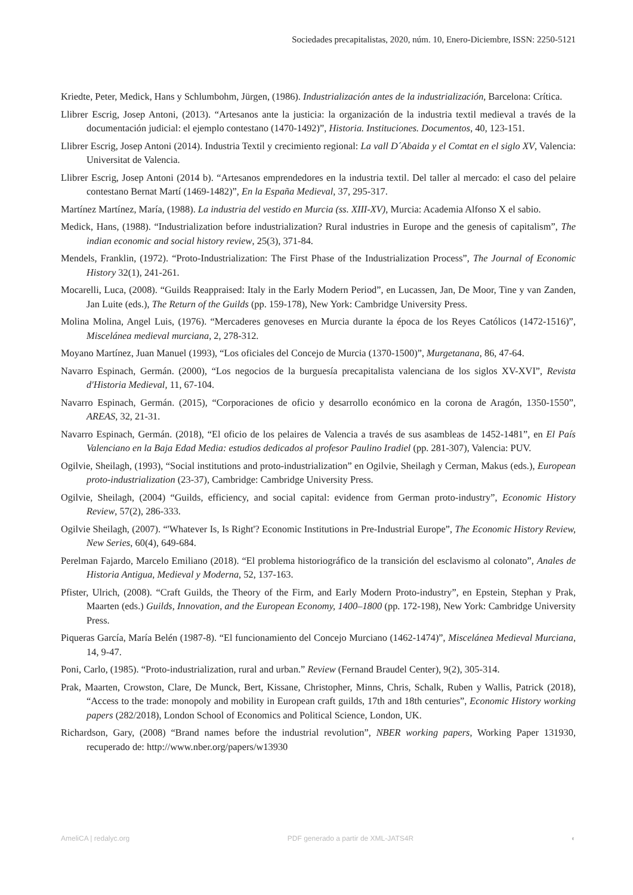Sociedades precapitalistas, 2020, núm. 10, Enero-Diciembre, ISSN: 2250-5121
Kriedte, Peter, Medick, Hans y Schlumbohm, Jürgen, (1986). Industrialización antes de la industrialización, Barcelona: Crítica.
Llibrer Escrig, Josep Antoni, (2013). “Artesanos ante la justicia: la organización de la industria textil medieval a través de la documentación judicial: el ejemplo contestano (1470-1492)”, Historia. Instituciones. Documentos, 40, 123-151.
Llibrer Escrig, Josep Antoni (2014). Industria Textil y crecimiento regional: La vall D´Abaida y el Comtat en el siglo XV, Valencia: Universitat de Valencia.
Llibrer Escrig, Josep Antoni (2014 b). “Artesanos emprendedores en la industria textil. Del taller al mercado: el caso del pelaire contestano Bernat Martí (1469-1482)”, En la España Medieval, 37, 295-317.
Martínez Martínez, María, (1988). La industria del vestido en Murcia (ss. XIII-XV), Murcia: Academia Alfonso X el sabio.
Medick, Hans, (1988). “Industrialization before industrialization? Rural industries in Europe and the genesis of capitalism”, The indian economic and social history review, 25(3), 371-84.
Mendels, Franklin, (1972). “Proto-Industrialization: The First Phase of the Industrialization Process”, The Journal of Economic History 32(1), 241-261.
Mocarelli, Luca, (2008). “Guilds Reappraised: Italy in the Early Modern Period”, en Lucassen, Jan, De Moor, Tine y van Zanden, Jan Luite (eds.), The Return of the Guilds (pp. 159-178), New York: Cambridge University Press.
Molina Molina, Angel Luis, (1976). “Mercaderes genoveses en Murcia durante la época de los Reyes Católicos (1472-1516)”, Miscelánea medieval murciana, 2, 278-312.
Moyano Martínez, Juan Manuel (1993), “Los oficiales del Concejo de Murcia (1370-1500)”, Murgetanana, 86, 47-64.
Navarro Espinach, Germán. (2000), “Los negocios de la burguesía precapitalista valenciana de los siglos XV-XVI”, Revista d'Historia Medieval, 11, 67-104.
Navarro Espinach, Germán. (2015), “Corporaciones de oficio y desarrollo económico en la corona de Aragón, 1350-1550”, AREAS, 32, 21-31.
Navarro Espinach, Germán. (2018), “El oficio de los pelaires de Valencia a través de sus asambleas de 1452-1481”, en El País Valenciano en la Baja Edad Media: estudios dedicados al profesor Paulino Iradiel (pp. 281-307), Valencia: PUV.
Ogilvie, Sheilagh, (1993), “Social institutions and proto-industrialization” en Ogilvie, Sheilagh y Cerman, Makus (eds.), European proto-industrialization (23-37), Cambridge: Cambridge University Press.
Ogilvie, Sheilagh, (2004) “Guilds, efficiency, and social capital: evidence from German proto-industry”, Economic History Review, 57(2), 286-333.
Ogilvie Sheilagh, (2007). “'Whatever Is, Is Right'? Economic Institutions in Pre-Industrial Europe”, The Economic History Review, New Series, 60(4), 649-684.
Perelman Fajardo, Marcelo Emiliano (2018). “El problema historiográfico de la transición del esclavismo al colonato”, Anales de Historia Antigua, Medieval y Moderna, 52, 137-163.
Pfister, Ulrich, (2008). “Craft Guilds, the Theory of the Firm, and Early Modern Proto-industry”, en Epstein, Stephan y Prak, Maarten (eds.) Guilds, Innovation, and the European Economy, 1400–1800 (pp. 172-198), New York: Cambridge University Press.
Piqueras García, María Belén (1987-8). “El funcionamiento del Concejo Murciano (1462-1474)”, Miscelánea Medieval Murciana, 14, 9-47.
Poni, Carlo, (1985). “Proto-industrialization, rural and urban.” Review (Fernand Braudel Center), 9(2), 305-314.
Prak, Maarten, Crowston, Clare, De Munck, Bert, Kissane, Christopher, Minns, Chris, Schalk, Ruben y Wallis, Patrick (2018), “Access to the trade: monopoly and mobility in European craft guilds, 17th and 18th centuries”, Economic History working papers (282/2018), London School of Economics and Political Science, London, UK.
Richardson, Gary, (2008) “Brand names before the industrial revolution”, NBER working papers, Working Paper 131930, recuperado de: http://www.nber.org/papers/w13930
AmeliCA | redalyc.org PDF generado a partir de XML-JATS4R ◐